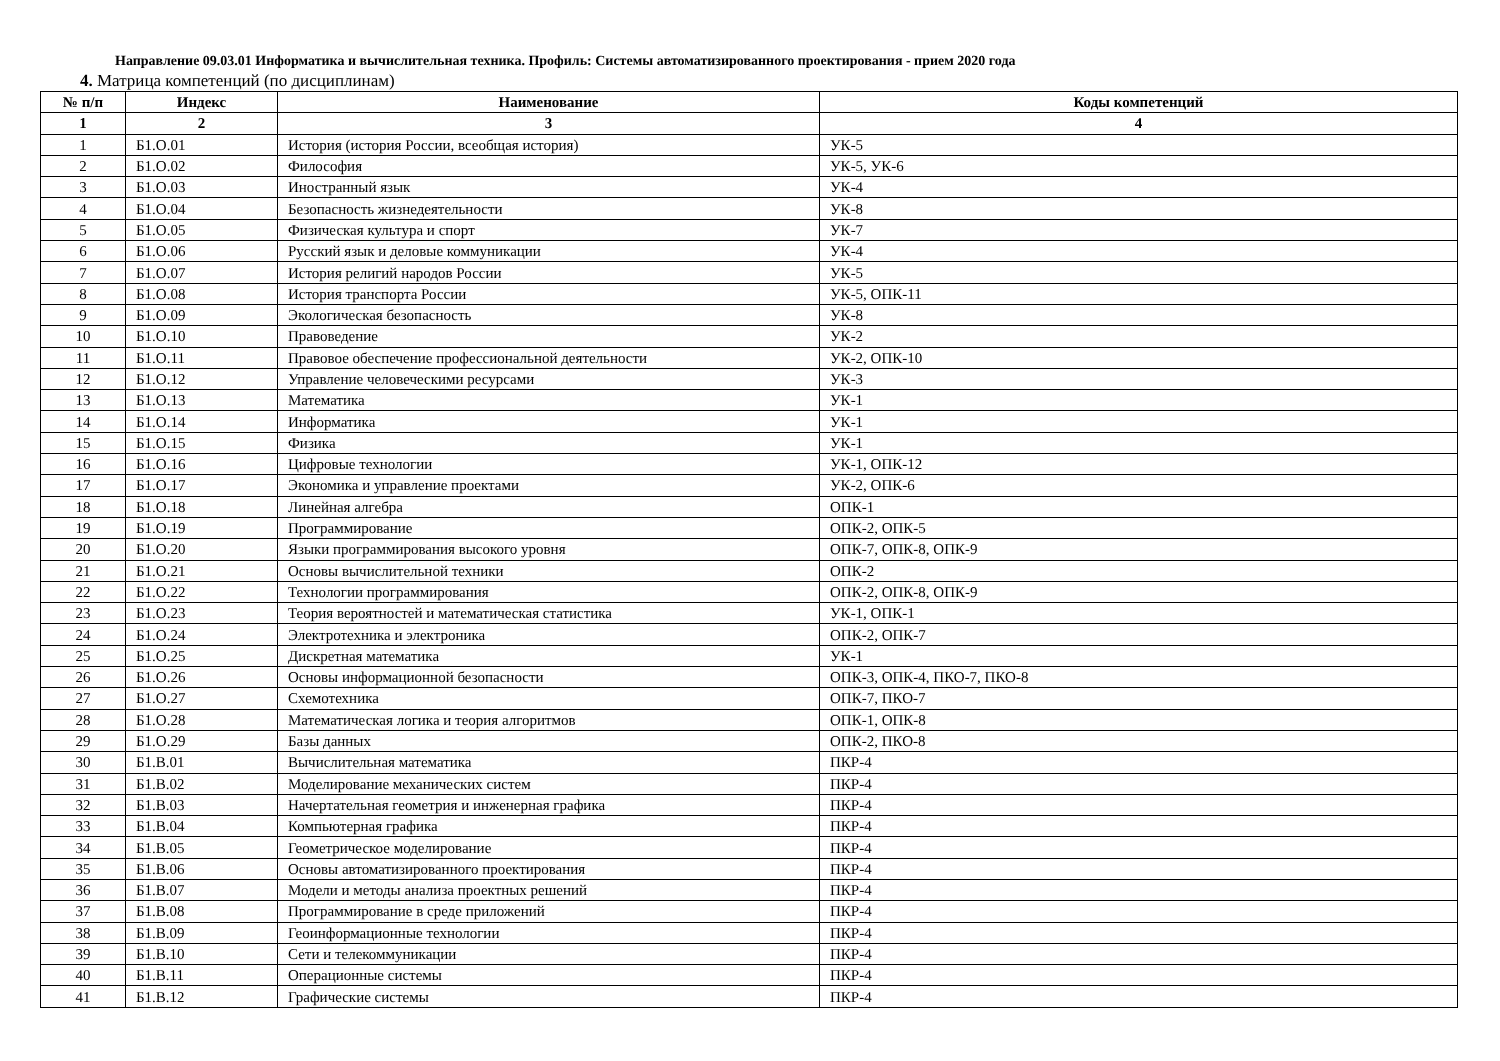Направление 09.03.01 Информатика и вычислительная техника. Профиль: Системы автоматизированного проектирования - прием 2020 года
4. Матрица компетенций (по дисциплинам)
| № п/п | Индекс | Наименование | Коды компетенций |
| --- | --- | --- | --- |
| 1 | 2 | 3 | 4 |
| 1 | Б1.О.01 | История (история России, всеобщая история) | УК-5 |
| 2 | Б1.О.02 | Философия | УК-5, УК-6 |
| 3 | Б1.О.03 | Иностранный язык | УК-4 |
| 4 | Б1.О.04 | Безопасность жизнедеятельности | УК-8 |
| 5 | Б1.О.05 | Физическая культура и спорт | УК-7 |
| 6 | Б1.О.06 | Русский язык и деловые коммуникации | УК-4 |
| 7 | Б1.О.07 | История религий народов России | УК-5 |
| 8 | Б1.О.08 | История транспорта России | УК-5, ОПК-11 |
| 9 | Б1.О.09 | Экологическая безопасность | УК-8 |
| 10 | Б1.О.10 | Правоведение | УК-2 |
| 11 | Б1.О.11 | Правовое обеспечение профессиональной деятельности | УК-2, ОПК-10 |
| 12 | Б1.О.12 | Управление человеческими ресурсами | УК-3 |
| 13 | Б1.О.13 | Математика | УК-1 |
| 14 | Б1.О.14 | Информатика | УК-1 |
| 15 | Б1.О.15 | Физика | УК-1 |
| 16 | Б1.О.16 | Цифровые технологии | УК-1, ОПК-12 |
| 17 | Б1.О.17 | Экономика и управление проектами | УК-2, ОПК-6 |
| 18 | Б1.О.18 | Линейная алгебра | ОПК-1 |
| 19 | Б1.О.19 | Программирование | ОПК-2, ОПК-5 |
| 20 | Б1.О.20 | Языки программирования высокого уровня | ОПК-7, ОПК-8, ОПК-9 |
| 21 | Б1.О.21 | Основы вычислительной техники | ОПК-2 |
| 22 | Б1.О.22 | Технологии программирования | ОПК-2, ОПК-8, ОПК-9 |
| 23 | Б1.О.23 | Теория вероятностей и математическая статистика | УК-1, ОПК-1 |
| 24 | Б1.О.24 | Электротехника и электроника | ОПК-2, ОПК-7 |
| 25 | Б1.О.25 | Дискретная математика | УК-1 |
| 26 | Б1.О.26 | Основы информационной безопасности | ОПК-3, ОПК-4, ПКО-7, ПКО-8 |
| 27 | Б1.О.27 | Схемотехника | ОПК-7, ПКО-7 |
| 28 | Б1.О.28 | Математическая логика и теория алгоритмов | ОПК-1, ОПК-8 |
| 29 | Б1.О.29 | Базы данных | ОПК-2, ПКО-8 |
| 30 | Б1.В.01 | Вычислительная математика | ПКР-4 |
| 31 | Б1.В.02 | Моделирование механических систем | ПКР-4 |
| 32 | Б1.В.03 | Начертательная геометрия и инженерная графика | ПКР-4 |
| 33 | Б1.В.04 | Компьютерная графика | ПКР-4 |
| 34 | Б1.В.05 | Геометрическое моделирование | ПКР-4 |
| 35 | Б1.В.06 | Основы автоматизированного проектирования | ПКР-4 |
| 36 | Б1.В.07 | Модели и методы анализа проектных решений | ПКР-4 |
| 37 | Б1.В.08 | Программирование в среде приложений | ПКР-4 |
| 38 | Б1.В.09 | Геоинформационные технологии | ПКР-4 |
| 39 | Б1.В.10 | Сети и телекоммуникации | ПКР-4 |
| 40 | Б1.В.11 | Операционные системы | ПКР-4 |
| 41 | Б1.В.12 | Графические системы | ПКР-4 |